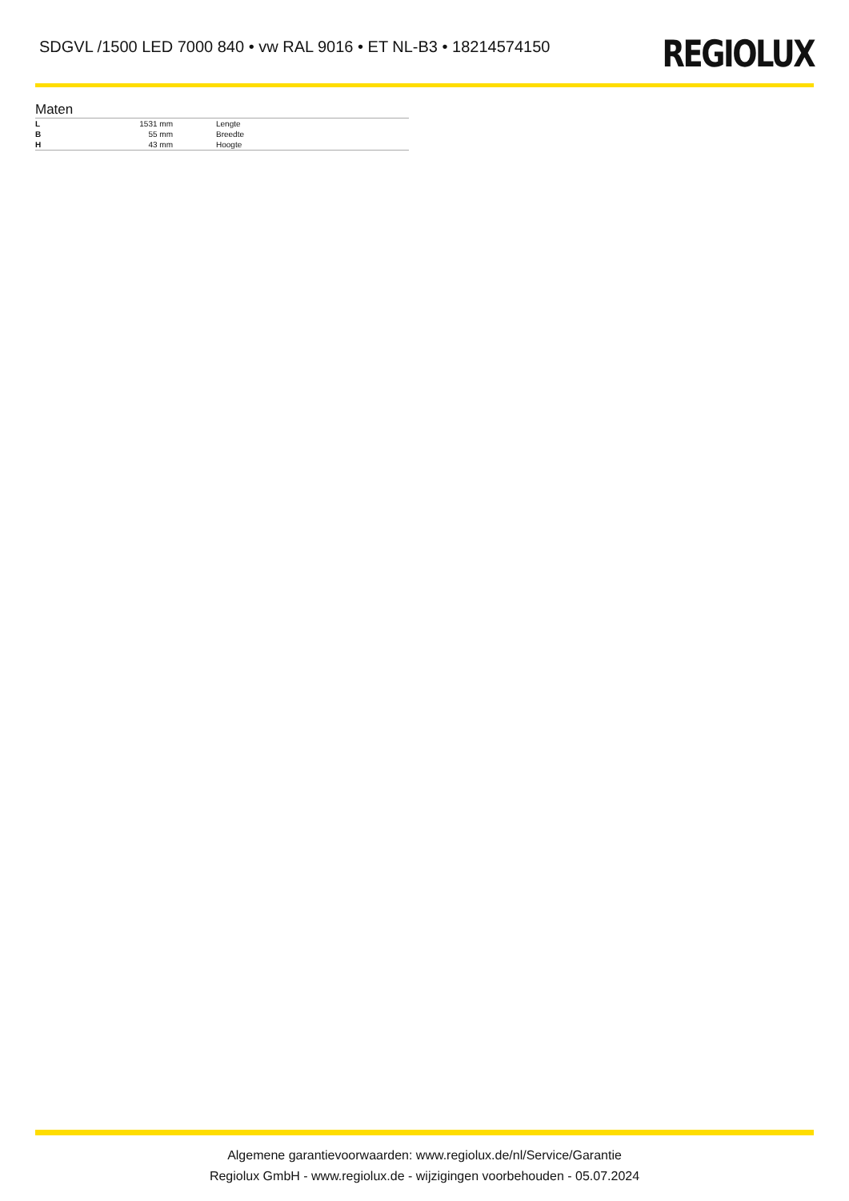SDGVL /1500 LED 7000 840 • vw RAL 9016 • ET NL-B3 • 18214574150
REGIOLUX
Maten
| L | 1531 mm | Lengte |
| B | 55 mm | Breedte |
| H | 43 mm | Hoogte |
Algemene garantievoorwaarden: www.regiolux.de/nl/Service/Garantie
Regiolux GmbH - www.regiolux.de - wijzigingen voorbehouden - 05.07.2024